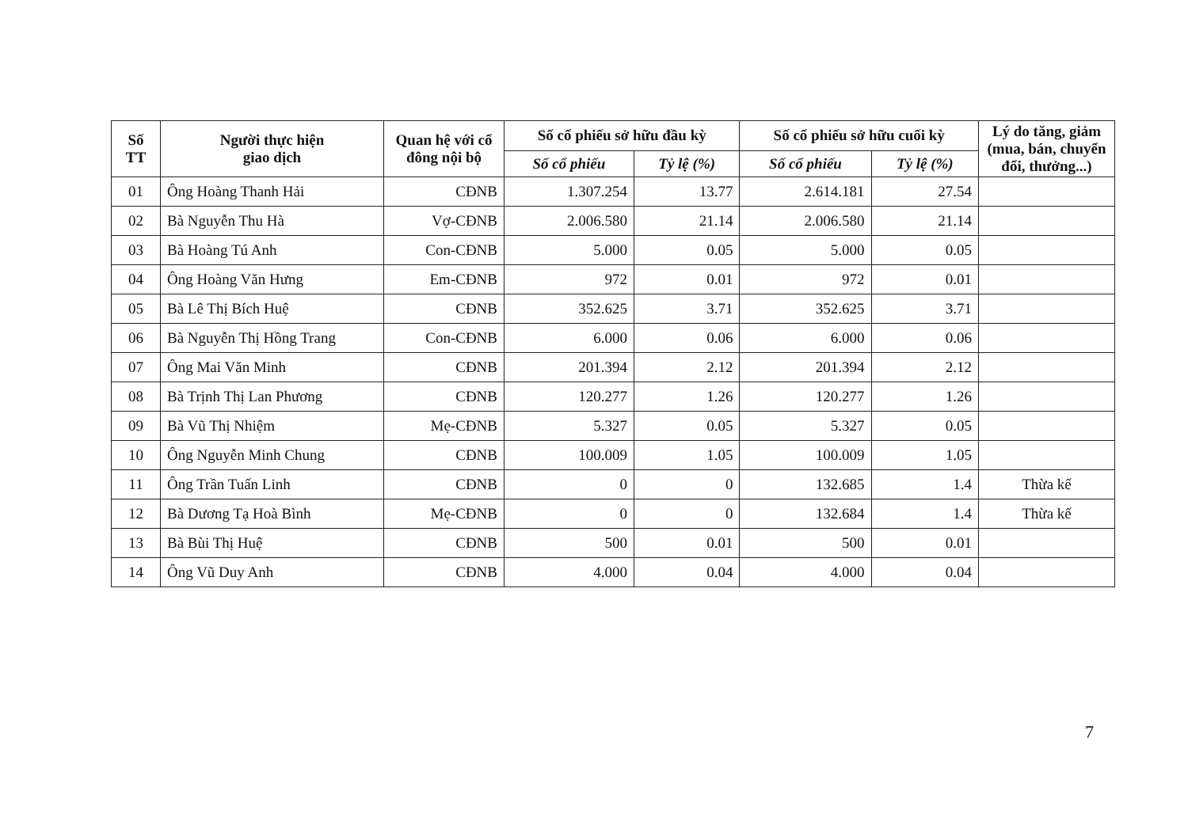| Số TT | Người thực hiện giao dịch | Quan hệ với cổ đông nội bộ | Số cổ phiếu sở hữu đầu kỳ | | Số cổ phiếu sở hữu cuối kỳ | | Lý do tăng, giảm (mua, bán, chuyển đổi, thưởng...) |
| --- | --- | --- | --- | --- | --- | --- | --- |
| | | | Số cổ phiếu | Tỷ lệ (%) | Số cổ phiếu | Tỷ lệ (%) | |
| 01 | Ông Hoàng Thanh Hải | CĐNB | 1.307.254 | 13.77 | 2.614.181 | 27.54 | |
| 02 | Bà Nguyễn Thu Hà | Vợ-CĐNB | 2.006.580 | 21.14 | 2.006.580 | 21.14 | |
| 03 | Bà Hoàng Tú Anh | Con-CĐNB | 5.000 | 0.05 | 5.000 | 0.05 | |
| 04 | Ông Hoàng Văn Hưng | Em-CĐNB | 972 | 0.01 | 972 | 0.01 | |
| 05 | Bà Lê Thị Bích Huệ | CĐNB | 352.625 | 3.71 | 352.625 | 3.71 | |
| 06 | Bà Nguyễn Thị Hồng Trang | Con-CĐNB | 6.000 | 0.06 | 6.000 | 0.06 | |
| 07 | Ông Mai Văn Minh | CĐNB | 201.394 | 2.12 | 201.394 | 2.12 | |
| 08 | Bà Trịnh Thị Lan Phương | CĐNB | 120.277 | 1.26 | 120.277 | 1.26 | |
| 09 | Bà Vũ Thị Nhiệm | Mẹ-CĐNB | 5.327 | 0.05 | 5.327 | 0.05 | |
| 10 | Ông Nguyễn Minh Chung | CĐNB | 100.009 | 1.05 | 100.009 | 1.05 | |
| 11 | Ông Trần Tuấn Linh | CĐNB | 0 | 0 | 132.685 | 1.4 | Thừa kế |
| 12 | Bà Dương Tạ Hoà Bình | Mẹ-CĐNB | 0 | 0 | 132.684 | 1.4 | Thừa kế |
| 13 | Bà Bùi Thị Huệ | CĐNB | 500 | 0.01 | 500 | 0.01 | |
| 14 | Ông Vũ Duy Anh | CĐNB | 4.000 | 0.04 | 4.000 | 0.04 | |
7